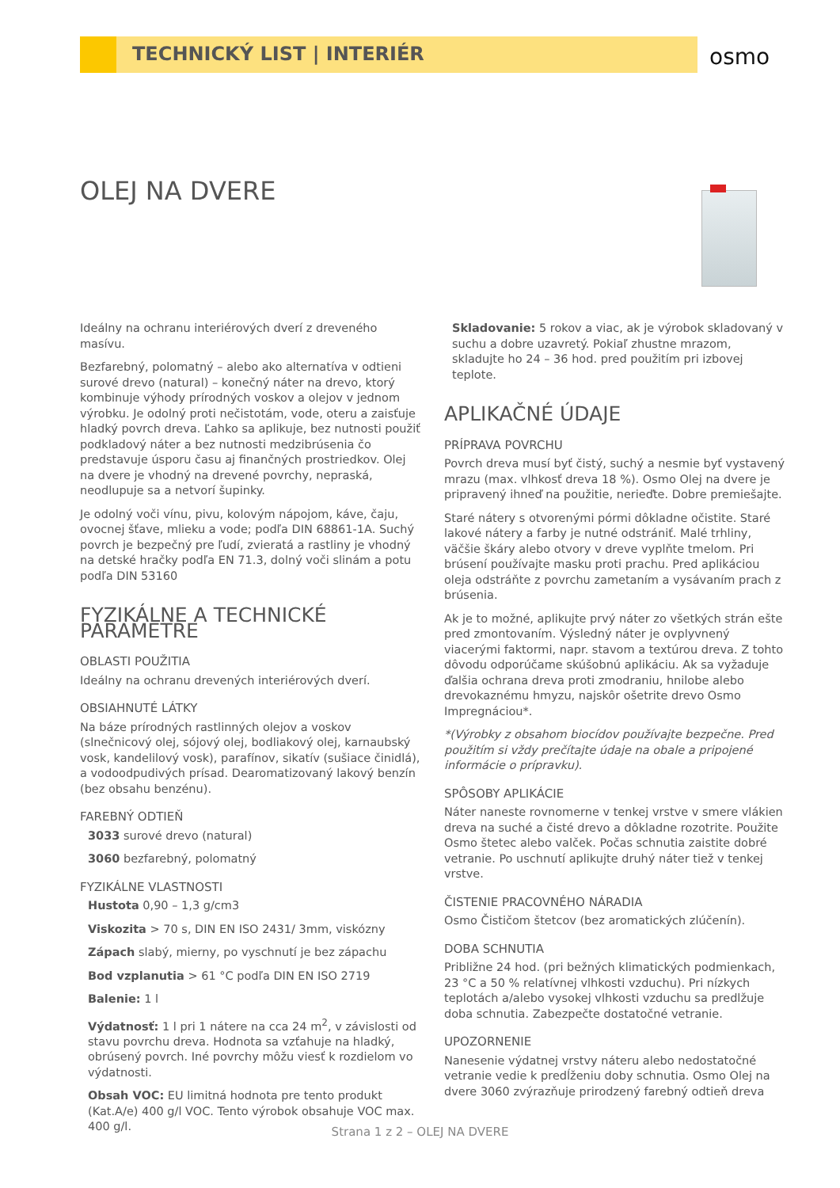TECHNICKÝ LIST | INTERIÉR
osmo
OLEJ NA DVERE
Ideálny na ochranu interiérových dverí z dreveného masívu.
Bezfarebný, polomatný – alebo ako alternatíva v odtieni surové drevo (natural) – konečný náter na drevo, ktorý kombinuje výhody prírodných voskov a olejov v jednom výrobku. Je odolný proti nečistotám, vode, oteru a zaisťuje hladký povrch dreva. Ľahko sa aplikuje, bez nutnosti použiť podkladový náter a bez nutnosti medzibrúsenia čo predstavuje úsporu času aj finančných prostriedkov. Olej na dvere je vhodný na drevené povrchy, nepraská, neodlupuje sa a netvorí šupinky.
Je odolný voči vínu, pivu, kolovým nápojom, káve, čaju, ovocnej šťave, mlieku a vode; podľa DIN 68861-1A. Suchý povrch je bezpečný pre ľudí, zvieratá a rastliny je vhodný na detské hračky podľa EN 71.3, dolný voči slinám a potu podľa DIN 53160
FYZIKÁLNE A TECHNICKÉ PARAMETRE
OBLASTI POUŽITIA
Ideálny na ochranu drevených interiérových dverí.
OBSIAHNUTÉ LÁTKY
Na báze prírodných rastlinných olejov a voskov (slnečnicový olej, sójový olej, bodliakový olej, karnaubský vosk, kandelilový vosk), parafínov, sikatív (sušiace činidlá), a vodoodpudivých prísad. Dearomatizovaný lakový benzín (bez obsahu benzénu).
FAREBNÝ ODTIEŇ
3033 surové drevo (natural)
3060 bezfarebný, polomatný
FYZIKÁLNE VLASTNOSTI
Hustota 0,90 – 1,3 g/cm3
Viskozita > 70 s, DIN EN ISO 2431/ 3mm, viskózny
Zápach slabý, mierny, po vyschnutí je bez zápachu
Bod vzplanutia > 61 °C podľa DIN EN ISO 2719
Balenie: 1 l
Výdatnosť: 1 l pri 1 nátere na cca 24 m<sup>2</sup>, v závislosti od stavu povrchu dreva. Hodnota sa vzťahuje na hladký, obrúsený povrch. Iné povrchy môžu viesť k rozdielom vo výdatnosti.
Obsah VOC: EU limitná hodnota pre tento produkt (Kat.A/e) 400 g/l VOC. Tento výrobok obsahuje VOC max. 400 g/l.
Skladovanie: 5 rokov a viac, ak je výrobok skladovaný v suchu a dobre uzavretý. Pokiaľ zhustne mrazom, skladujte ho 24 – 36 hod. pred použitím pri izbovej teplote.
APLIKAČNÉ ÚDAJE
PRÍPRAVA POVRCHU
Povrch dreva musí byť čistý, suchý a nesmie byť vystavený mrazu (max. vlhkosť dreva 18 %). Osmo Olej na dvere je pripravený ihneď na použitie, nerieďte. Dobre premiešajte.
Staré nátery s otvorenými pórmi dôkladne očistite. Staré lakové nátery a farby je nutné odstrániť. Malé trhliny, väčšie škáry alebo otvory v dreve vyplňte tmelom. Pri brúsení používajte masku proti prachu. Pred aplikáciou oleja odstráňte z povrchu zametaním a vysávaním prach z brúsenia.
Ak je to možné, aplikujte prvý náter zo všetkých strán ešte pred zmontovaním. Výsledný náter je ovplyvnený viacerými faktormi, napr. stavom a textúrou dreva. Z tohto dôvodu odporúčame skúšobnú aplikáciu. Ak sa vyžaduje ďalšia ochrana dreva proti zmodraniu, hnilobe alebo drevokaznému hmyzu, najskôr ošetrite drevo Osmo Impregnáciou*.
*(Výrobky z obsahom biocídov používajte bezpečne. Pred použitím si vždy prečítajte údaje na obale a pripojené informácie o prípravku).
SPÔSOBY APLIKÁCIE
Náter naneste rovnomerne v tenkej vrstve v smere vlákien dreva na suché a čisté drevo a dôkladne rozotrite. Použite Osmo štetec alebo valček. Počas schnutia zaistite dobré vetranie. Po uschnutí aplikujte druhý náter tiež v tenkej vrstve.
ČISTENIE PRACOVNÉHO NÁRADIA
Osmo Čističom štetcov (bez aromatických zlúčenín).
DOBA SCHNUTIA
Približne 24 hod. (pri bežných klimatických podmienkach, 23 °C a 50 % relatívnej vlhkosti vzduchu). Pri nízkych teplotách a/alebo vysokej vlhkosti vzduchu sa predlžuje doba schnutia. Zabezpečte dostatočné vetranie.
UPOZORNENIE
Nanesenie výdatnej vrstvy náteru alebo nedostatočné vetranie vedie k predĺženiu doby schnutia. Osmo Olej na dvere 3060 zvýrazňuje prirodzený farebný odtieň dreva
Strana 1 z 2 – OLEJ NA DVERE